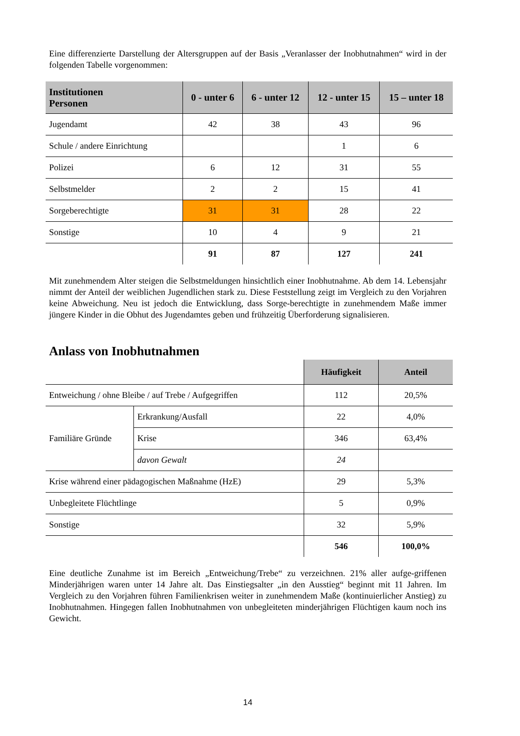Eine differenzierte Darstellung der Altersgruppen auf der Basis „Veranlasser der Inobhutnahmen“ wird in der folgenden Tabelle vorgenommen:
| Institutionen Personen | 0 - unter 6 | 6 - unter 12 | 12 - unter 15 | 15 – unter 18 |
| --- | --- | --- | --- | --- |
| Jugendamt | 42 | 38 | 43 | 96 |
| Schule / andere Einrichtung | | | 1 | 6 |
| Polizei | 6 | 12 | 31 | 55 |
| Selbstmelder | 2 | 2 | 15 | 41 |
| Sorgeberechtigte | 31 | 31 | 28 | 22 |
| Sonstige | 10 | 4 | 9 | 21 |
| | 91 | 87 | 127 | 241 |
Mit zunehmendem Alter steigen die Selbstmeldungen hinsichtlich einer Inobhutnahme. Ab dem 14. Lebensjahr nimmt der Anteil der weiblichen Jugendlichen stark zu. Diese Feststellung zeigt im Vergleich zu den Vorjahren keine Abweichung. Neu ist jedoch die Entwicklung, dass Sorge-berechtigte in zunehmendem Maße immer jüngere Kinder in die Obhut des Jugendamtes geben und frühzeitig Überforderung signalisieren.
Anlass von Inobhutnahmen
| | | Häufigkeit | Anteil |
| Entweichung / ohne Bleibe / auf Trebe / Aufgegriffen | | 112 | 20,5% |
| Familiäre Gründe | Erkrankung/Ausfall | 22 | 4,0% |
| | Krise | 346 | 63,4% |
| | davon Gewalt | 24 | |
| Krise während einer pädagogischen Maßnahme (HzE) | | 29 | 5,3% |
| Unbegleitete Flüchtlinge | | 5 | 0,9% |
| Sonstige | | 32 | 5,9% |
| | | 546 | 100,0% |
Eine deutliche Zunahme ist im Bereich „Entweichung/Trebe“ zu verzeichnen. 21% aller aufge-griffenen Minderjährigen waren unter 14 Jahre alt. Das Einstiegsalter „in den Ausstieg“ beginnt mit 11 Jahren. Im Vergleich zu den Vorjahren führen Familienkrisen weiter in zunehmendem Maße (kontinuierlicher Anstieg) zu Inobhutnahmen. Hingegen fallen Inobhutnahmen von unbegleiteten minderjährigen Flüchtigen kaum noch ins Gewicht.
14